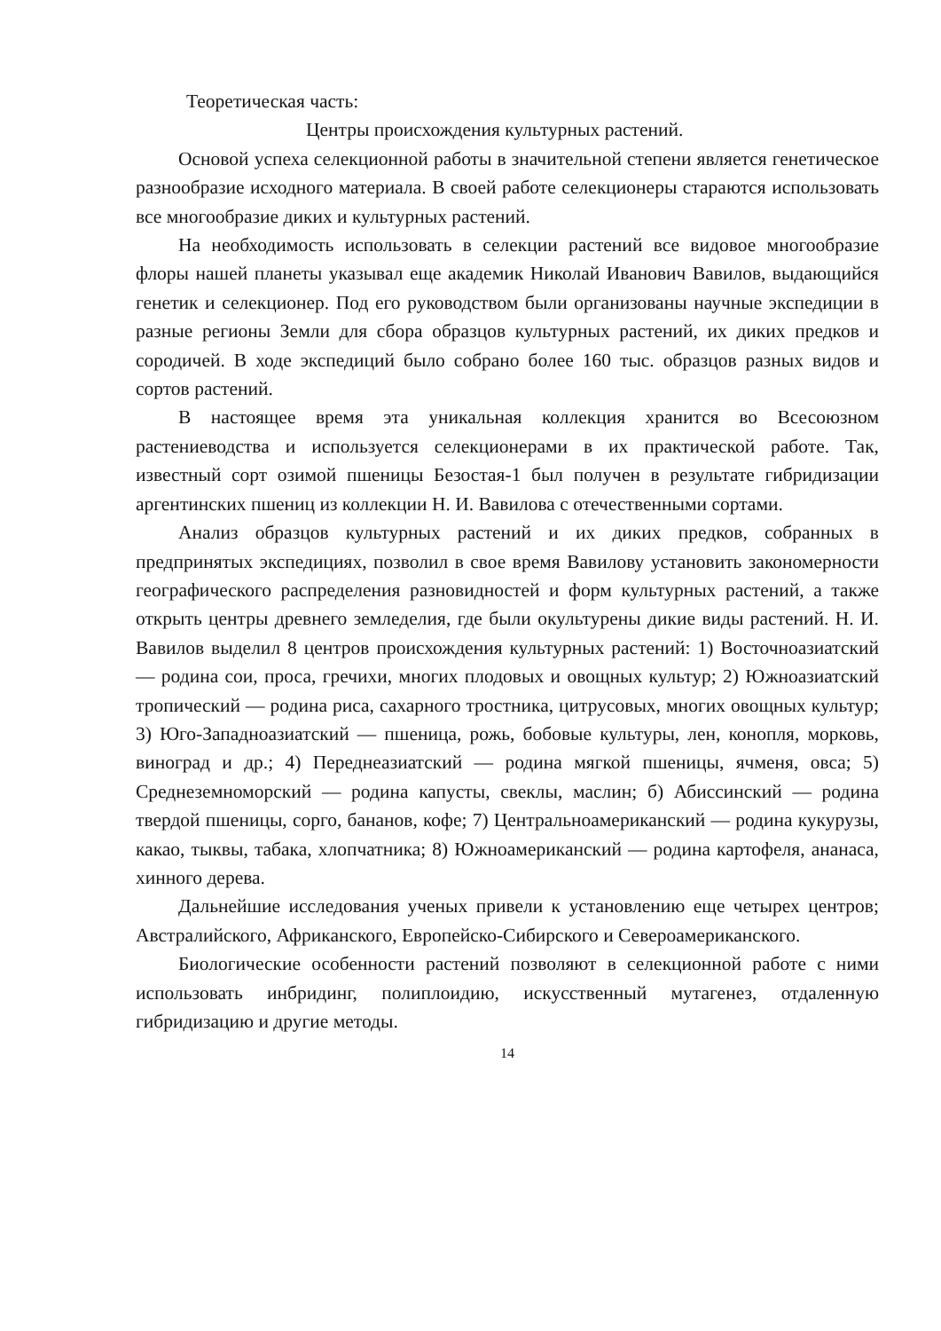Теоретическая часть:
Центры происхождения культурных растений.
Основой успеха селекционной работы в значительной степени является генетическое разнообразие исходного материала. В своей работе селекционеры стараются использовать все многообразие диких и культурных растений.
На необходимость использовать в селекции растений все видовое многообразие флоры нашей планеты указывал еще академик Николай Иванович Вавилов, выдающийся генетик и селекционер. Под его руководством были организованы научные экспедиции в разные регионы Земли для сбора образцов культурных растений, их диких предков и сородичей. В ходе экспедиций было собрано более 160 тыс. образцов разных видов и сортов растений.
В настоящее время эта уникальная коллекция хранится во Всесоюзном растениеводства и используется селекционерами в их практической работе. Так, известный сорт озимой пшеницы Безостая-1 был получен в результате гибридизации аргентинских пшениц из коллекции Н. И. Вавилова с отечественными сортами.
Анализ образцов культурных растений и их диких предков, собранных в предпринятых экспедициях, позволил в свое время Вавилову установить закономерности географического распределения разновидностей и форм культурных растений, а также открыть центры древнего земледелия, где были окультурены дикие виды растений. Н. И. Вавилов выделил 8 центров происхождения культурных растений: 1) Восточноазиатский — родина сои, проса, гречихи, многих плодовых и овощных культур; 2) Южноазиатский тропический — родина риса, сахарного тростника, цитрусовых, многих овощных культур; 3) Юго-Западноазиатский — пшеница, рожь, бобовые культуры, лен, конопля, морковь, виноград и др.; 4) Переднеазиатский — родина мягкой пшеницы, ячменя, овса; 5) Среднеземноморский — родина капусты, свеклы, маслин; б) Абиссинский — родина твердой пшеницы, сорго, бананов, кофе; 7) Центральноамериканский — родина кукурузы, какао, тыквы, табака, хлопчатника; 8) Южноамериканский — родина картофеля, ананаса, хинного дерева.
Дальнейшие исследования ученых привели к установлению еще четырех центров; Австралийского, Африканского, Европейско-Сибирского и Североамериканского.
Биологические особенности растений позволяют в селекционной работе с ними использовать инбридинг, полиплоидию, искусственный мутагенез, отдаленную гибридизацию и другие методы.
14